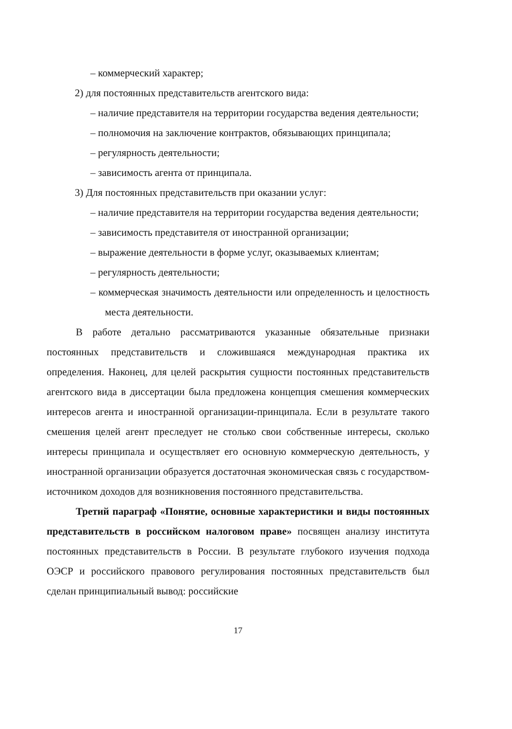– коммерческий характер;
2) для постоянных представительств агентского вида:
– наличие представителя на территории государства ведения деятельности;
– полномочия на заключение контрактов, обязывающих принципала;
– регулярность деятельности;
– зависимость агента от принципала.
3) Для постоянных представительств при оказании услуг:
– наличие представителя на территории государства ведения деятельности;
– зависимость представителя от иностранной организации;
– выражение деятельности в форме услуг, оказываемых клиентам;
– регулярность деятельности;
– коммерческая значимость деятельности или определенность и целостность места деятельности.
В работе детально рассматриваются указанные обязательные признаки постоянных представительств и сложившаяся международная практика их определения. Наконец, для целей раскрытия сущности постоянных представительств агентского вида в диссертации была предложена концепция смешения коммерческих интересов агента и иностранной организации-принципала. Если в результате такого смешения целей агент преследует не столько свои собственные интересы, сколько интересы принципала и осуществляет его основную коммерческую деятельность, у иностранной организации образуется достаточная экономическая связь с государством-источником доходов для возникновения постоянного представительства.
Третий параграф «Понятие, основные характеристики и виды постоянных представительств в российском налоговом праве» посвящен анализу института постоянных представительств в России. В результате глубокого изучения подхода ОЭСР и российского правового регулирования постоянных представительств был сделан принципиальный вывод: российские
17